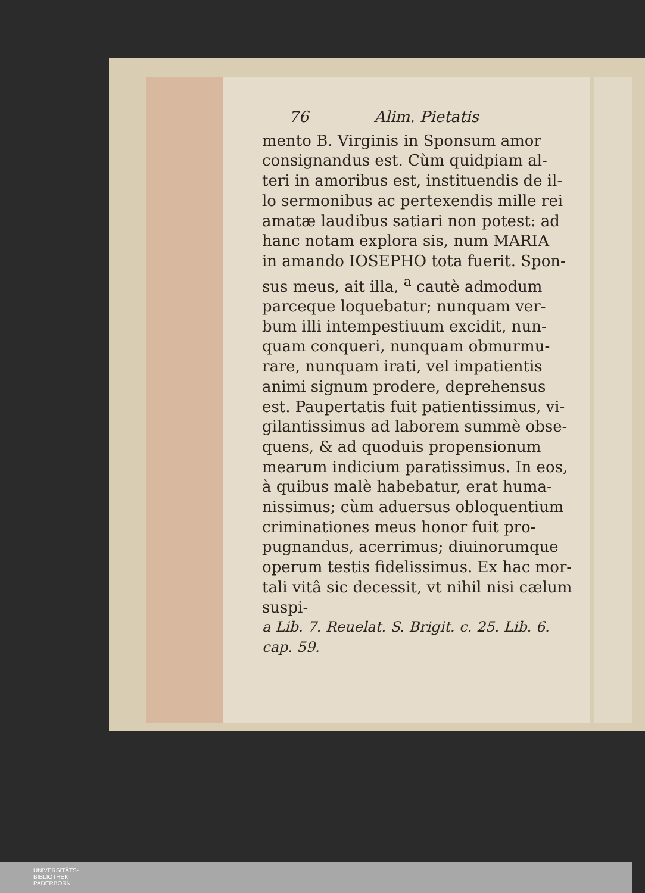76 Alim. Pietatis
mento B. Virginis in Sponsum amor
consignandus est. Cùm quidpiam al-
teri in amoribus est, instituendis de il-
lo sermonibus ac pertexendis mille rei
amatæ laudibus satiari non potest: ad
hanc notam explora sis, num MARIA
in amando IOSEPHO tota fuerit. Spon-
sus meus, ait illa, <sup>a</sup> cautè admodum
parceque loquebatur; nunquam ver-
bum illi intempestiuum excidit, nun-
quam conqueri, nunquam obmurmu-
rare, nunquam irati, vel impatientis
animi signum prodere, deprehensus
est. Paupertatis fuit patientissimus, vi-
gilantissimus ad laborem summè obse-
quens, & ad quoduis propensionum
mearum indicium paratissimus. In eos,
à quibus malè habebatur, erat huma-
nissimus; cùm aduersus obloquentium
criminationes meus honor fuit pro-
pugnandus, acerrimus; diuinorumque
operum testis fidelissimus. Ex hac mor-
tali vitâ sic decessit, vt nihil nisi cælum
suspi-
a Lib. 7. Reuelat. S. Brigit. c. 25. Lib. 6.
cap. 59.
UNIVERSITÄTS-
BIBLIOTHEK
PADERBORN